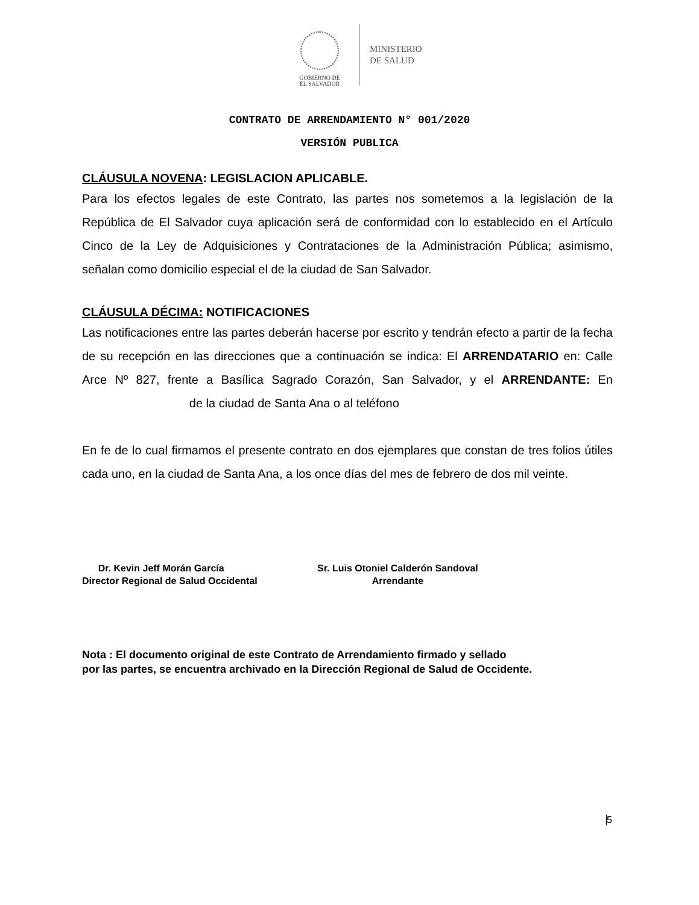GOBIERNO DE
EL SALVADOR
MINISTERIO
DE SALUD
CONTRATO DE ARRENDAMIENTO N° 001/2020
VERSIÓN PUBLICA
CLÁUSULA NOVENA: LEGISLACION APLICABLE.
Para los efectos legales de este Contrato, las partes nos sometemos a la legislación de la República de El Salvador cuya aplicación será de conformidad con lo establecido en el Artículo Cinco de la Ley de Adquisiciones y Contrataciones de la Administración Pública; asimismo, señalan como domicilio especial el de la ciudad de San Salvador.
CLÁUSULA DÉCIMA: NOTIFICACIONES
Las notificaciones entre las partes deberán hacerse por escrito y tendrán efecto a partir de la fecha de su recepción en las direcciones que a continuación se indica: El ARRENDATARIO en: Calle Arce Nº 827, frente a Basílica Sagrado Corazón, San Salvador, y el ARRENDANTE: En de la ciudad de Santa Ana o al teléfono
En fe de lo cual firmamos el presente contrato en dos ejemplares que constan de tres folios útiles cada uno, en la ciudad de Santa Ana, a los once días del mes de febrero de dos mil veinte.
Dr. Kevin Jeff Morán García
Director Regional de Salud Occidental
Sr. Luis Otoniel Calderón Sandoval
Arrendante
Nota : El documento original de este Contrato de Arrendamiento firmado y sellado
por las partes, se encuentra archivado en la Dirección Regional de Salud de Occidente.
5